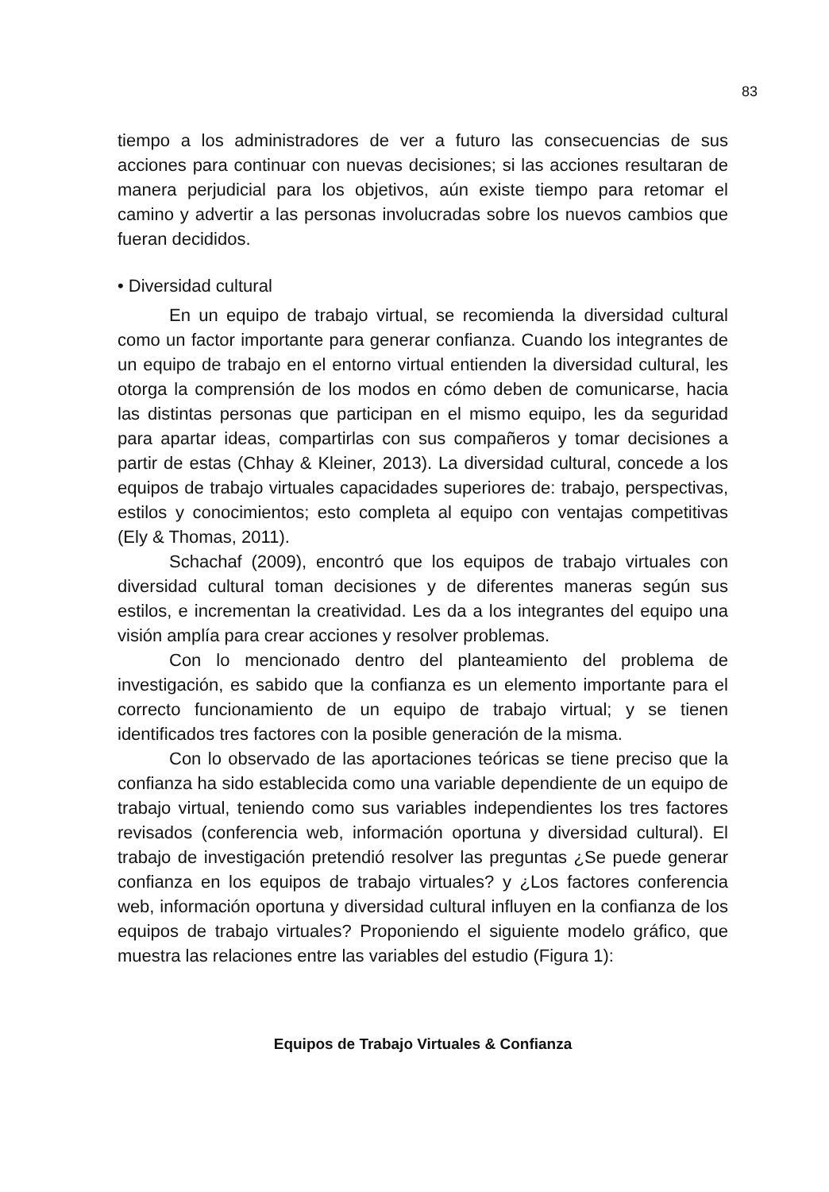83
tiempo a los administradores de ver a futuro las consecuencias de sus acciones para continuar con nuevas decisiones; si las acciones resultaran de manera perjudicial para los objetivos, aún existe tiempo para retomar el camino y advertir a las personas involucradas sobre los nuevos cambios que fueran decididos.
• Diversidad cultural
En un equipo de trabajo virtual, se recomienda la diversidad cultural como un factor importante para generar confianza. Cuando los integrantes de un equipo de trabajo en el entorno virtual entienden la diversidad cultural, les otorga la comprensión de los modos en cómo deben de comunicarse, hacia las distintas personas que participan en el mismo equipo, les da seguridad para apartar ideas, compartirlas con sus compañeros y tomar decisiones a partir de estas (Chhay & Kleiner, 2013). La diversidad cultural, concede a los equipos de trabajo virtuales capacidades superiores de: trabajo, perspectivas, estilos y conocimientos; esto completa al equipo con ventajas competitivas (Ely & Thomas, 2011).
Schachaf (2009), encontró que los equipos de trabajo virtuales con diversidad cultural toman decisiones y de diferentes maneras según sus estilos, e incrementan la creatividad. Les da a los integrantes del equipo una visión amplía para crear acciones y resolver problemas.
Con lo mencionado dentro del planteamiento del problema de investigación, es sabido que la confianza es un elemento importante para el correcto funcionamiento de un equipo de trabajo virtual; y se tienen identificados tres factores con la posible generación de la misma.
Con lo observado de las aportaciones teóricas se tiene preciso que la confianza ha sido establecida como una variable dependiente de un equipo de trabajo virtual, teniendo como sus variables independientes los tres factores revisados (conferencia web, información oportuna y diversidad cultural). El trabajo de investigación pretendió resolver las preguntas ¿Se puede generar confianza en los equipos de trabajo virtuales? y ¿Los factores conferencia web, información oportuna y diversidad cultural influyen en la confianza de los equipos de trabajo virtuales? Proponiendo el siguiente modelo gráfico, que muestra las relaciones entre las variables del estudio (Figura 1):
Equipos de Trabajo Virtuales & Confianza